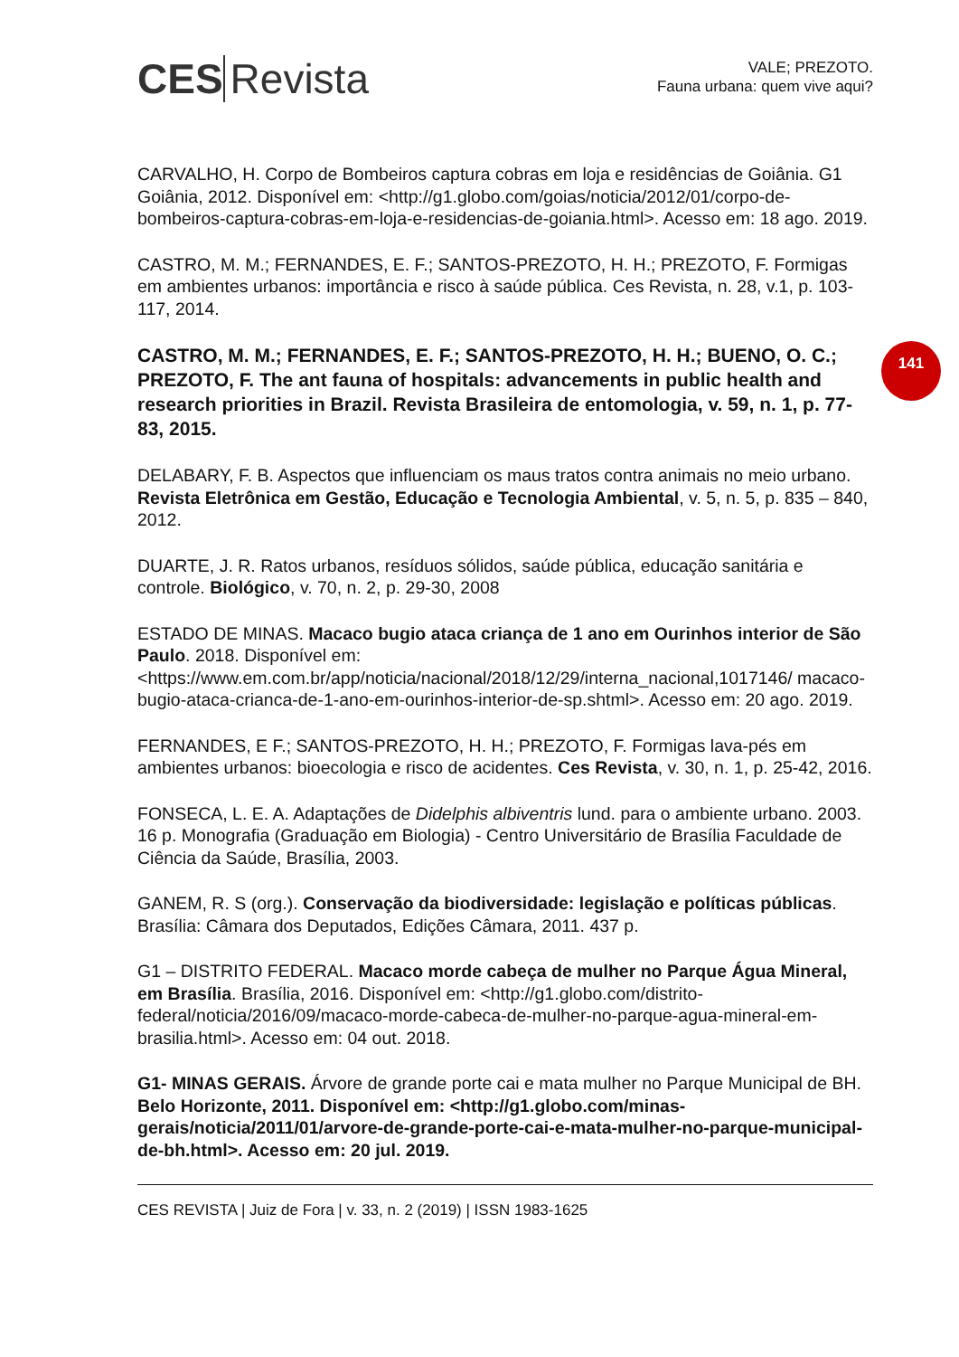141
CES Revista
VALE; PREZOTO.
Fauna urbana: quem vive aqui?
CARVALHO, H. Corpo de Bombeiros captura cobras em loja e residências de Goiânia. G1 Goiânia, 2012. Disponível em: <http://g1.globo.com/goias/noticia/2012/01/corpo-de-bombeiros-captura-cobras-em-loja-e-residencias-de-goiania.html>. Acesso em: 18 ago. 2019.
CASTRO, M. M.; FERNANDES, E. F.; SANTOS-PREZOTO, H. H.; PREZOTO, F. Formigas em ambientes urbanos: importância e risco à saúde pública. Ces Revista, n. 28, v.1, p. 103-117, 2014.
CASTRO, M. M.; FERNANDES, E. F.; SANTOS-PREZOTO, H. H.; BUENO, O. C.; PREZOTO, F. The ant fauna of hospitals: advancements in public health and research priorities in Brazil. Revista Brasileira de entomologia, v. 59, n. 1, p. 77-83, 2015.
DELABARY, F. B. Aspectos que influenciam os maus tratos contra animais no meio urbano. Revista Eletrônica em Gestão, Educação e Tecnologia Ambiental, v. 5, n. 5, p. 835 – 840, 2012.
DUARTE, J. R. Ratos urbanos, resíduos sólidos, saúde pública, educação sanitária e controle. Biológico, v. 70, n. 2, p. 29-30, 2008
ESTADO DE MINAS. Macaco bugio ataca criança de 1 ano em Ourinhos interior de São Paulo. 2018. Disponível em: <https://www.em.com.br/app/noticia/nacional/2018/12/29/interna_nacional,1017146/ macaco-bugio-ataca-crianca-de-1-ano-em-ourinhos-interior-de-sp.shtml>. Acesso em: 20 ago. 2019.
FERNANDES, E F.; SANTOS-PREZOTO, H. H.; PREZOTO, F. Formigas lava-pés em ambientes urbanos: bioecologia e risco de acidentes. Ces Revista, v. 30, n. 1, p. 25-42, 2016.
FONSECA, L. E. A. Adaptações de Didelphis albiventris lund. para o ambiente urbano. 2003. 16 p. Monografia (Graduação em Biologia) - Centro Universitário de Brasília Faculdade de Ciência da Saúde, Brasília, 2003.
GANEM, R. S (org.). Conservação da biodiversidade: legislação e políticas públicas. Brasília: Câmara dos Deputados, Edições Câmara, 2011. 437 p.
G1 – DISTRITO FEDERAL. Macaco morde cabeça de mulher no Parque Água Mineral, em Brasília. Brasília, 2016. Disponível em: <http://g1.globo.com/distrito-federal/noticia/2016/09/macaco-morde-cabeca-de-mulher-no-parque-agua-mineral-em-brasilia.html>. Acesso em: 04 out. 2018.
G1- MINAS GERAIS. Árvore de grande porte cai e mata mulher no Parque Municipal de BH. Belo Horizonte, 2011. Disponível em: <http://g1.globo.com/minas-gerais/noticia/2011/01/arvore-de-grande-porte-cai-e-mata-mulher-no-parque-municipal-de-bh.html>. Acesso em: 20 jul. 2019.
CES REVISTA | Juiz de Fora | v. 33, n. 2 (2019) | ISSN 1983-1625